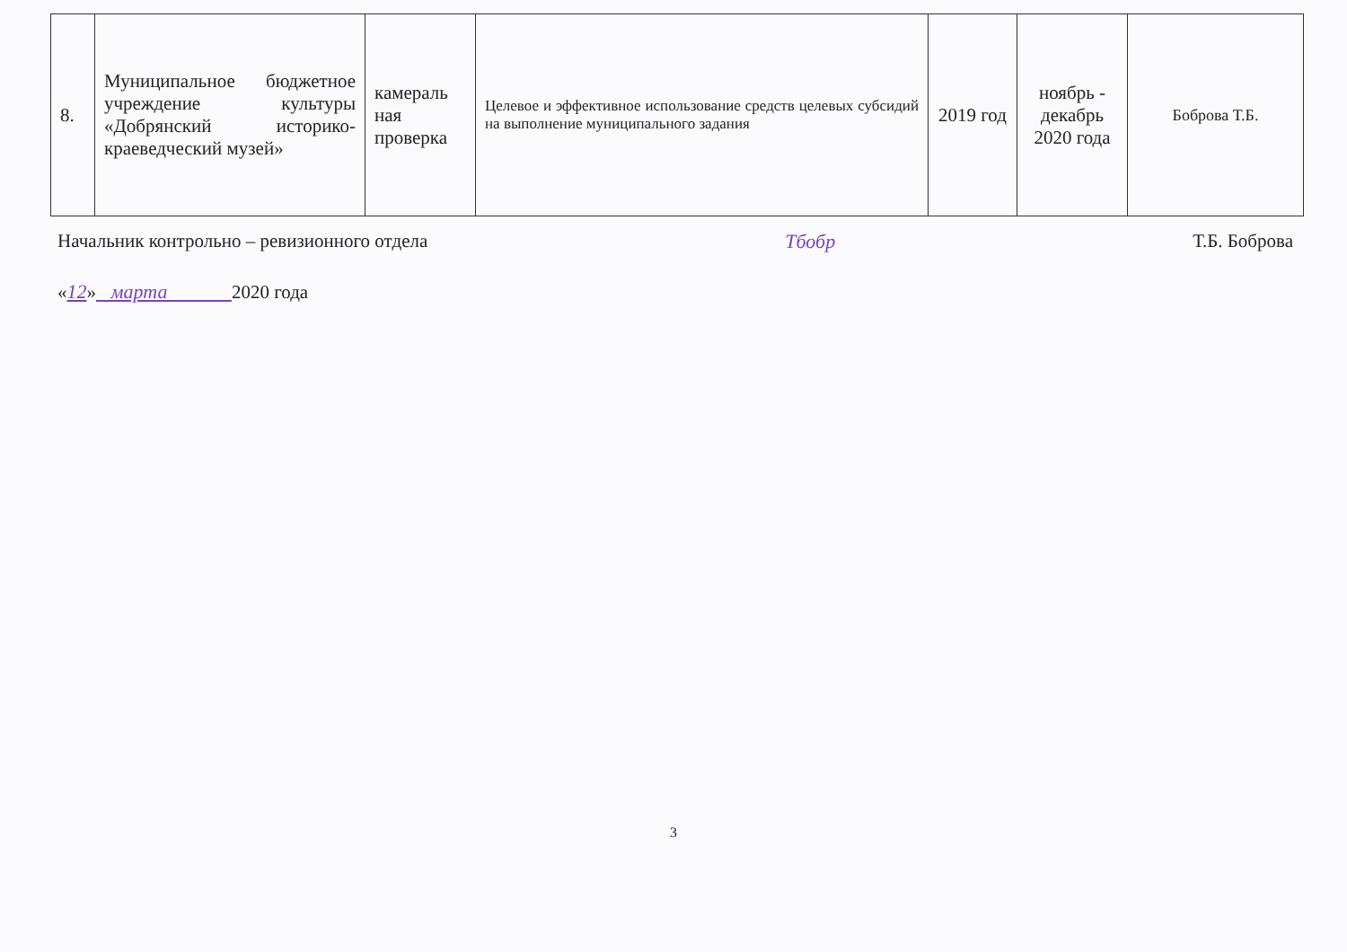| 8. | Муниципальное бюджетное учреждение культуры «Добрянский историко-краеведческий музей» | камераль ная проверка | Целевое и эффективное использование средств целевых субсидий на выполнение муниципального задания | 2019 год | ноябрь - декабрь 2020 года | Боброва Т.Б. |
Начальник контрольно – ревизионного отдела Тбобр Т.Б. Боброва
«12» марта 2020 года
3